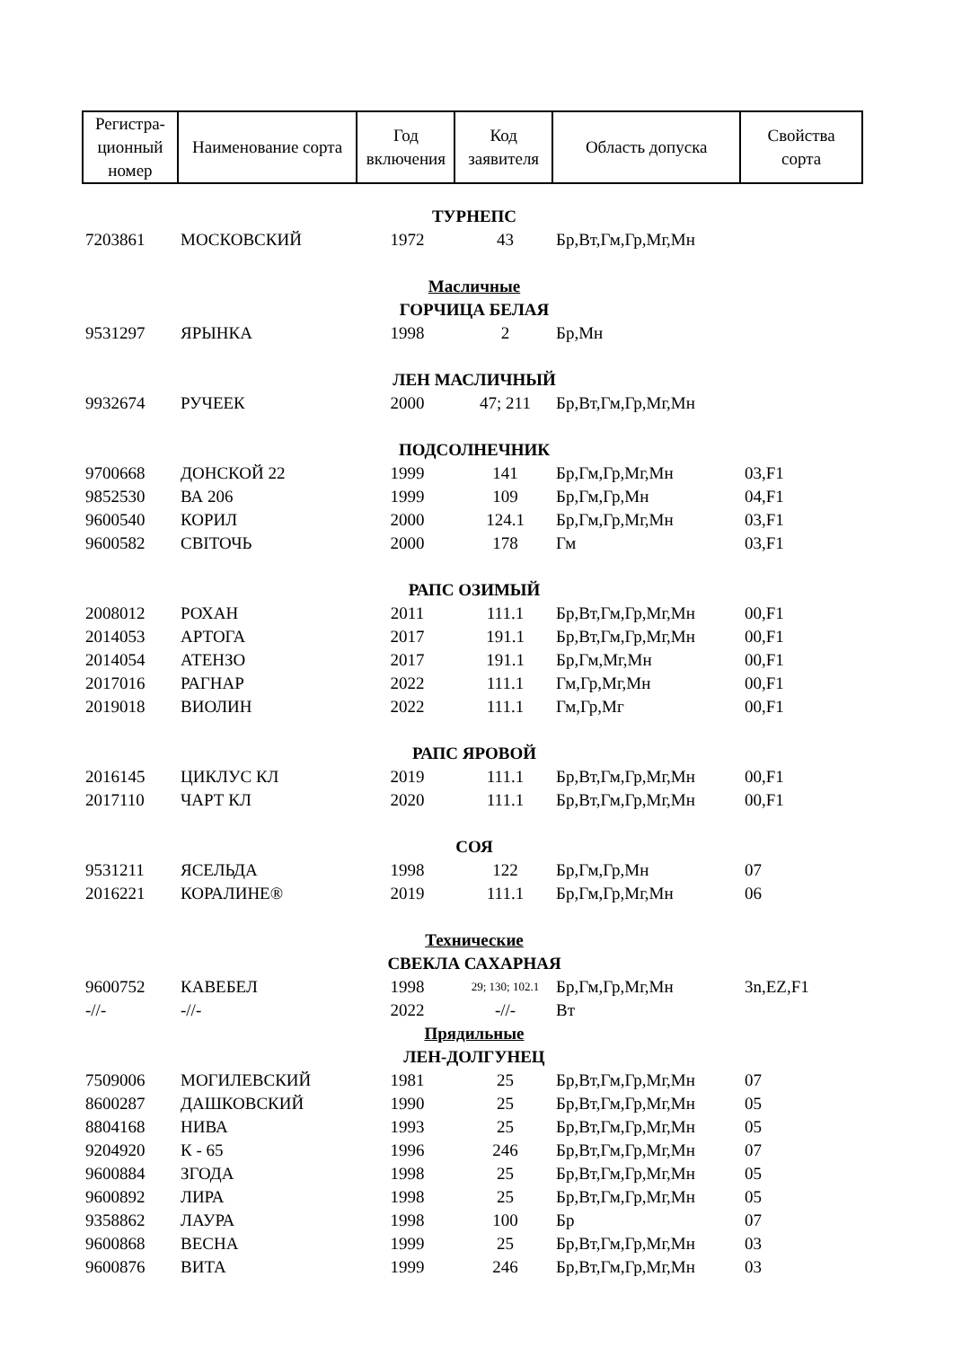| Регистра- ционный номер | Наименование сорта | Год включения | Код заявителя | Область допуска | Свойства сорта |
| --- | --- | --- | --- | --- | --- |
| ТУРНЕПС | | | | | |
| 7203861 | МОСКОВСКИЙ | 1972 | 43 | Бр,Вт,Гм,Гр,Мг,Мн | |
| Масличные | | | | | |
| ГОРЧИЦА БЕЛАЯ | | | | | |
| 9531297 | ЯРЫНКА | 1998 | 2 | Бр,Мн | |
| ЛЕН МАСЛИЧНЫЙ | | | | | |
| 9932674 | РУЧЕЕК | 2000 | 47; 211 | Бр,Вт,Гм,Гр,Мг,Мн | |
| ПОДСОЛНЕЧНИК | | | | | |
| 9700668 | ДОНСКОЙ 22 | 1999 | 141 | Бр,Гм,Гр,Мг,Мн | 03,F1 |
| 9852530 | ВА 206 | 1999 | 109 | Бр,Гм,Гр,Мн | 04,F1 |
| 9600540 | КОРИЛ | 2000 | 124.1 | Бр,Гм,Гр,Мг,Мн | 03,F1 |
| 9600582 | СВIТОЧЬ | 2000 | 178 | Гм | 03,F1 |
| РАПС ОЗИМЫЙ | | | | | |
| 2008012 | РОХАН | 2011 | 111.1 | Бр,Вт,Гм,Гр,Мг,Мн | 00,F1 |
| 2014053 | АРТОГА | 2017 | 191.1 | Бр,Вт,Гм,Гр,Мг,Мн | 00,F1 |
| 2014054 | АТЕНЗО | 2017 | 191.1 | Бр,Гм,Мг,Мн | 00,F1 |
| 2017016 | РАГНАР | 2022 | 111.1 | Гм,Гр,Мг,Мн | 00,F1 |
| 2019018 | ВИОЛИН | 2022 | 111.1 | Гм,Гр,Мг | 00,F1 |
| РАПС ЯРОВОЙ | | | | | |
| 2016145 | ЦИКЛУС КЛ | 2019 | 111.1 | Бр,Вт,Гм,Гр,Мг,Мн | 00,F1 |
| 2017110 | ЧАРТ КЛ | 2020 | 111.1 | Бр,Вт,Гм,Гр,Мг,Мн | 00,F1 |
| СОЯ | | | | | |
| 9531211 | ЯСЕЛЬДА | 1998 | 122 | Бр,Гм,Гр,Мн | 07 |
| 2016221 | КОРАЛИНЕ® | 2019 | 111.1 | Бр,Гм,Гр,Мг,Мн | 06 |
| Технические | | | | | |
| СВЕКЛА САХАРНАЯ | | | | | |
| 9600752 | КАВЕБЕЛ | 1998 | 29; 130; 102.1 | Бр,Гм,Гр,Мг,Мн | 3n,EZ,F1 |
| -//- | -//- | 2022 | -//- | Вт | |
| Прядильные | | | | | |
| ЛЕН-ДОЛГУНЕЦ | | | | | |
| 7509006 | МОГИЛЕВСКИЙ | 1981 | 25 | Бр,Вт,Гм,Гр,Мг,Мн | 07 |
| 8600287 | ДАШКОВСКИЙ | 1990 | 25 | Бр,Вт,Гм,Гр,Мг,Мн | 05 |
| 8804168 | НИВА | 1993 | 25 | Бр,Вт,Гм,Гр,Мг,Мн | 05 |
| 9204920 | К - 65 | 1996 | 246 | Бр,Вт,Гм,Гр,Мг,Мн | 07 |
| 9600884 | ЗГОДА | 1998 | 25 | Бр,Вт,Гм,Гр,Мг,Мн | 05 |
| 9600892 | ЛИРА | 1998 | 25 | Бр,Вт,Гм,Гр,Мг,Мн | 05 |
| 9358862 | ЛАУРА | 1998 | 100 | Бр | 07 |
| 9600868 | ВЕСНА | 1999 | 25 | Бр,Вт,Гм,Гр,Мг,Мн | 03 |
| 9600876 | ВИТА | 1999 | 246 | Бр,Вт,Гм,Гр,Мг,Мн | 03 |